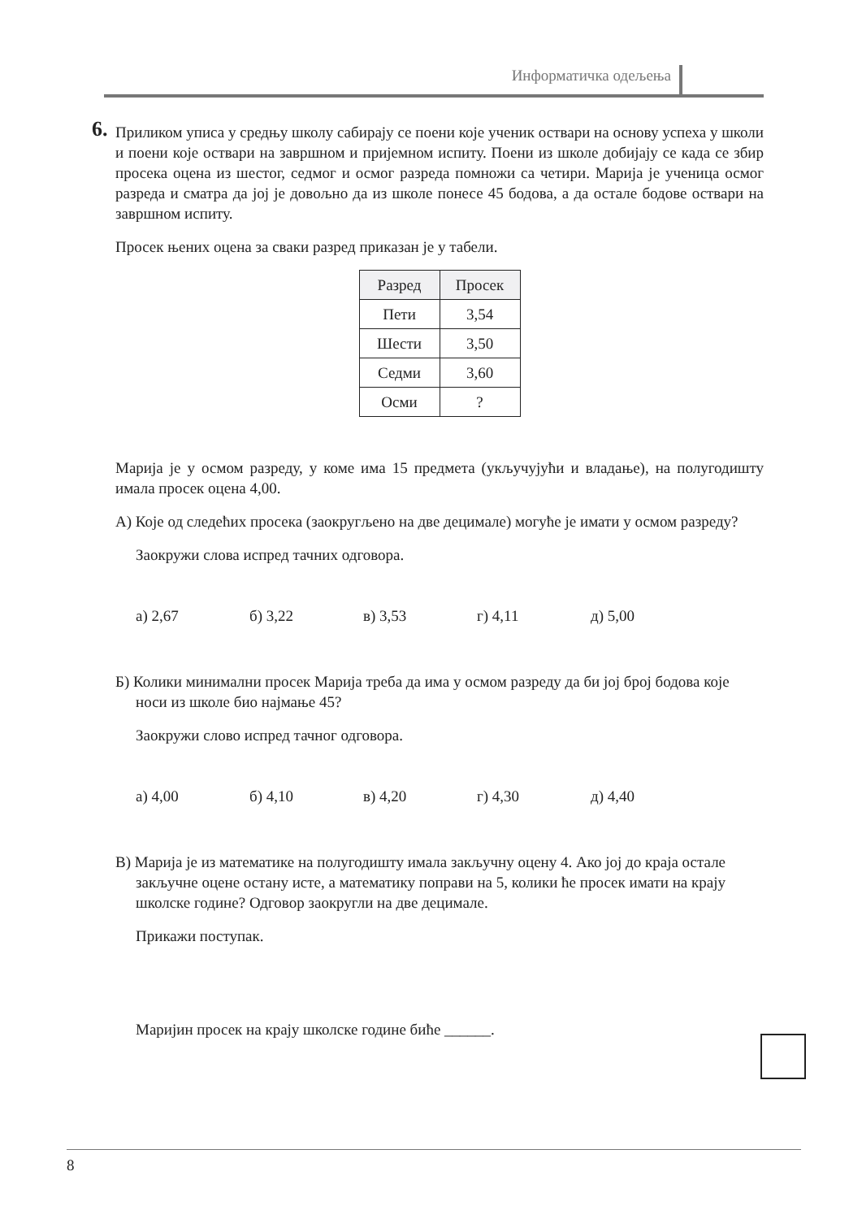Информатичка одељења
6.
Приликом уписа у средњу школу сабирају се поени које ученик оствари на основу успеха у школи и поени које оствари на завршном и пријемном испиту. Поени из школе добијају се када се збир просека оцена из шестог, седмог и осмог разреда помножи са четири. Марија је ученица осмог разреда и сматра да јој је довољно да из школе понесе 45 бодова, а да остале бодове оствари на завршном испиту.
Просек њених оцена за сваки разред приказан је у табели.
| Разред | Просек |
| --- | --- |
| Пети | 3,54 |
| Шести | 3,50 |
| Седми | 3,60 |
| Осми | ? |
Марија је у осмом разреду, у коме има 15 предмета (укључујући и владање), на полугодишту имала просек оцена 4,00.
А) Које од следећих просека (заокругљено на две децимале) могуће је имати у осмом разреду?
Заокружи слова испред тачних одговора.
а) 2,67 б) 3,22 в) 3,53 г) 4,11 д) 5,00
Б) Колики минимални просек Марија треба да има у осмом разреду да би јој број бодова које носи из школе био најмање 45?
Заокружи слово испред тачног одговора.
а) 4,00 б) 4,10 в) 4,20 г) 4,30 д) 4,40
В) Марија је из математике на полугодишту имала закључну оцену 4. Ако јој до краја остале закључне оцене остану исте, а математику поправи на 5, колики ће просек имати на крају школске године? Одговор заокругли на две децимале.
Прикажи поступак.
Маријин просек на крају школске године биће ______.
8